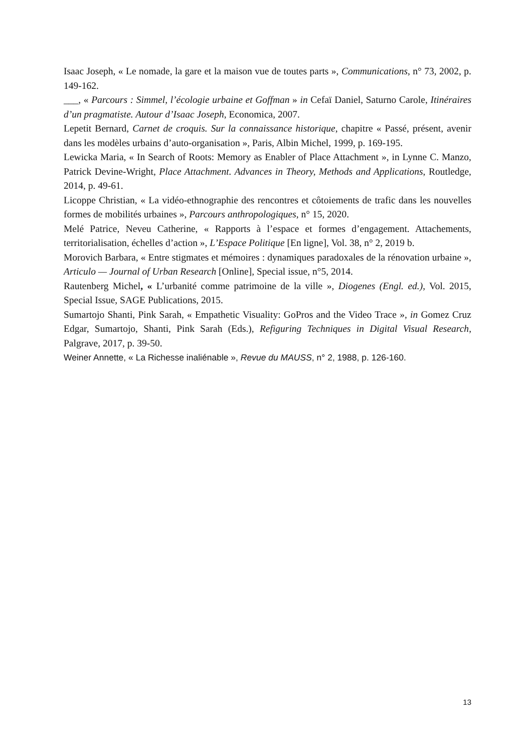Isaac Joseph, « Le nomade, la gare et la maison vue de toutes parts », Communications, n° 73, 2002, p. 149-162.
___, « Parcours : Simmel, l’écologie urbaine et Goffman » in Cefaï Daniel, Saturno Carole, Itinéraires d’un pragmatiste. Autour d’Isaac Joseph, Economica, 2007.
Lepetit Bernard, Carnet de croquis. Sur la connaissance historique, chapitre « Passé, présent, avenir dans les modèles urbains d’auto-organisation », Paris, Albin Michel, 1999, p. 169-195.
Lewicka Maria, « In Search of Roots: Memory as Enabler of Place Attachment », in Lynne C. Manzo, Patrick Devine-Wright, Place Attachment. Advances in Theory, Methods and Applications, Routledge, 2014, p. 49-61.
Licoppe Christian, « La vidéo-ethnographie des rencontres et côtoiements de trafic dans les nouvelles formes de mobilités urbaines », Parcours anthropologiques, n° 15, 2020.
Melé Patrice, Neveu Catherine, « Rapports à l’espace et formes d’engagement. Attachements, territorialisation, échelles d’action », L’Espace Politique [En ligne], Vol. 38, n° 2, 2019 b.
Morovich Barbara, « Entre stigmates et mémoires : dynamiques paradoxales de la rénovation urbaine », Articulo — Journal of Urban Research [Online], Special issue, n°5, 2014.
Rautenberg Michel, « L’urbanité comme patrimoine de la ville », Diogenes (Engl. ed.), Vol. 2015, Special Issue, SAGE Publications, 2015.
Sumartojo Shanti, Pink Sarah, « Empathetic Visuality: GoPros and the Video Trace », in Gomez Cruz Edgar, Sumartojo, Shanti, Pink Sarah (Eds.), Refiguring Techniques in Digital Visual Research, Palgrave, 2017, p. 39-50.
Weiner Annette, « La Richesse inaliénable », Revue du MAUSS, n° 2, 1988, p. 126-160.
13